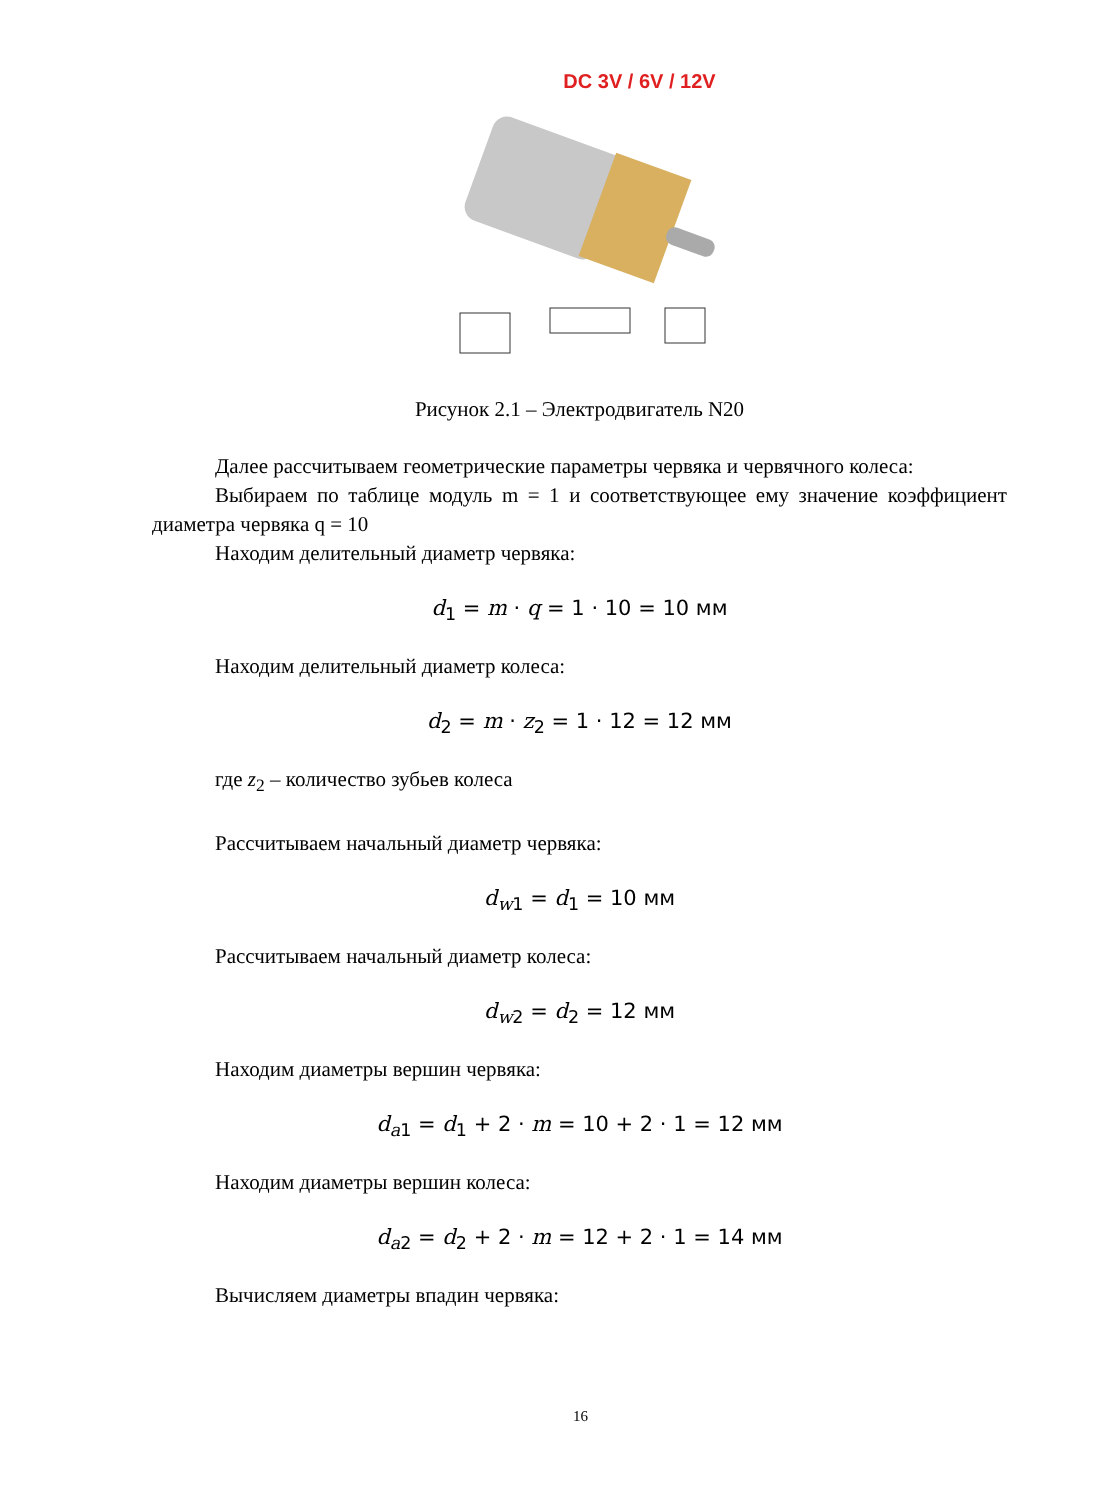DC 3V / 6V / 12V
Рисунок 2.1 – Электродвигатель N20
Далее рассчитываем геометрические параметры червяка и червячного колеса:
Выбираем по таблице модуль m = 1 и соответствующее ему значение коэффициент диаметра червяка q = 10
Находим делительный диаметр червяка:
d<sub>1</sub> = m · q = 1 · 10 = 10 мм
Находим делительный диаметр колеса:
d<sub>2</sub> = m · z<sub>2</sub> = 1 · 12 = 12 мм
где z<sub>2</sub> – количество зубьев колеса
Рассчитываем начальный диаметр червяка:
d<sub>w1</sub> = d<sub>1</sub> = 10 мм
Рассчитываем начальный диаметр колеса:
d<sub>w2</sub> = d<sub>2</sub> = 12 мм
Находим диаметры вершин червяка:
d<sub>a1</sub> = d<sub>1</sub> + 2 · m = 10 + 2 · 1 = 12 мм
Находим диаметры вершин колеса:
d<sub>a2</sub> = d<sub>2</sub> + 2 · m = 12 + 2 · 1 = 14 мм
Вычисляем диаметры впадин червяка:
16